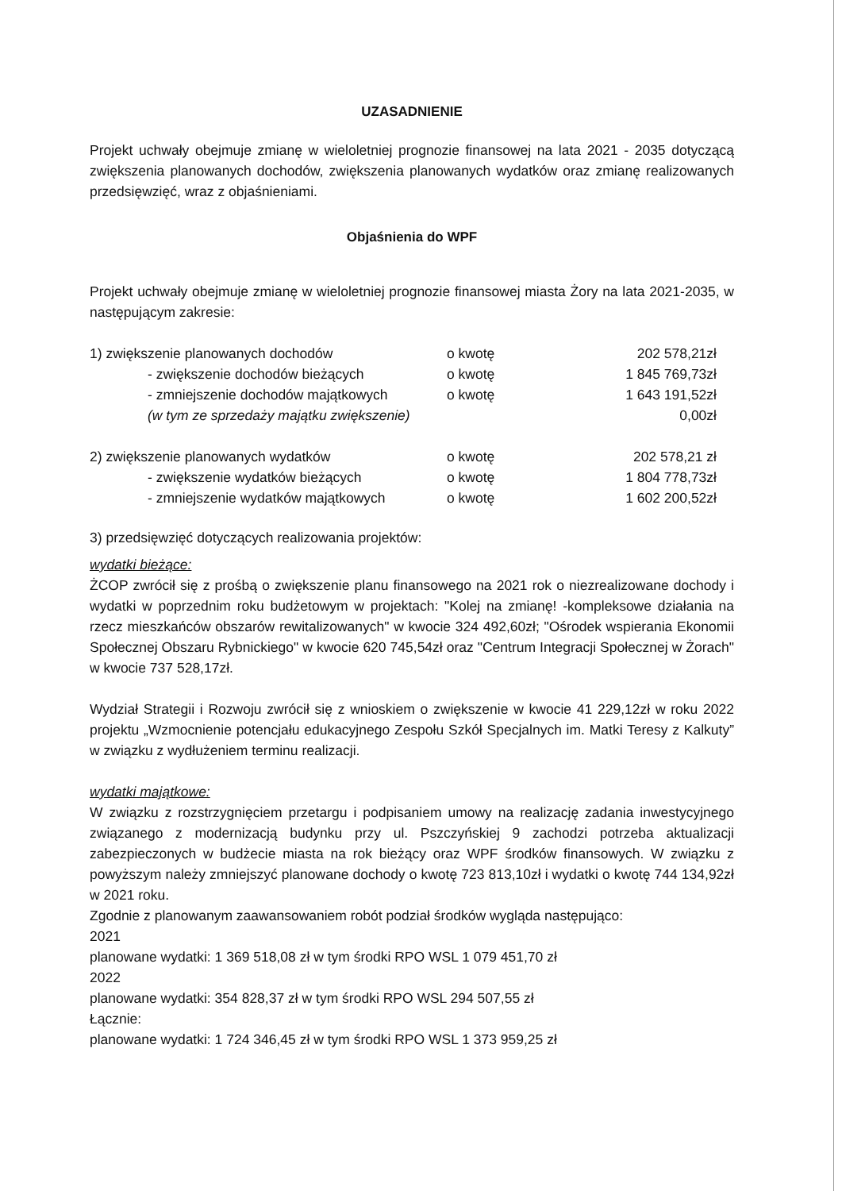UZASADNIENIE
Projekt uchwały obejmuje zmianę w wieloletniej prognozie finansowej na lata 2021 - 2035 dotyczącą zwiększenia planowanych dochodów, zwiększenia planowanych wydatków oraz zmianę realizowanych przedsięwzięć, wraz z objaśnieniami.
Objaśnienia do WPF
Projekt uchwały obejmuje zmianę w wieloletniej prognozie finansowej miasta Żory na lata 2021-2035, w następującym zakresie:
| 1) zwiększenie planowanych dochodów | o kwotę | 202 578,21zł |
| - zwiększenie dochodów bieżących | o kwotę | 1 845 769,73zł |
| - zmniejszenie dochodów majątkowych | o kwotę | 1 643 191,52zł |
| (w tym ze sprzedaży majątku zwiększenie) | | 0,00zł |
| 2) zwiększenie planowanych wydatków | o kwotę | 202 578,21 zł |
| - zwiększenie wydatków bieżących | o kwotę | 1 804 778,73zł |
| - zmniejszenie wydatków majątkowych | o kwotę | 1 602 200,52zł |
3) przedsięwzięć dotyczących realizowania projektów:
wydatki bieżące:
ŻCOP zwrócił się z prośbą o zwiększenie planu finansowego na 2021 rok o niezrealizowane dochody i wydatki w poprzednim roku budżetowym w projektach: "Kolej na zmianę! -kompleksowe działania na rzecz mieszkańców obszarów rewitalizowanych" w kwocie 324 492,60zł; "Ośrodek wspierania Ekonomii Społecznej Obszaru Rybnickiego" w kwocie 620 745,54zł oraz "Centrum Integracji Społecznej w Żorach" w kwocie 737 528,17zł.
Wydział Strategii i Rozwoju zwrócił się z wnioskiem o zwiększenie w kwocie 41 229,12zł w roku 2022 projektu „Wzmocnienie potencjału edukacyjnego Zespołu Szkół Specjalnych im. Matki Teresy z Kalkuty” w związku z wydłużeniem terminu realizacji.
wydatki majątkowe:
W związku z rozstrzygnięciem przetargu i podpisaniem umowy na realizację zadania inwestycyjnego związanego z modernizacją budynku przy ul. Pszczyńskiej 9 zachodzi potrzeba aktualizacji zabezpieczonych w budżecie miasta na rok bieżący oraz WPF środków finansowych. W związku z powyższym należy zmniejszyć planowane dochody o kwotę 723 813,10zł i wydatki o kwotę 744 134,92zł w 2021 roku.
Zgodnie z planowanym zaawansowaniem robót podział środków wygląda następująco:
2021
planowane wydatki: 1 369 518,08 zł w tym środki RPO WSL 1 079 451,70 zł
2022
planowane wydatki: 354 828,37 zł w tym środki RPO WSL 294 507,55 zł
Łącznie:
planowane wydatki: 1 724 346,45 zł w tym środki RPO WSL 1 373 959,25 zł